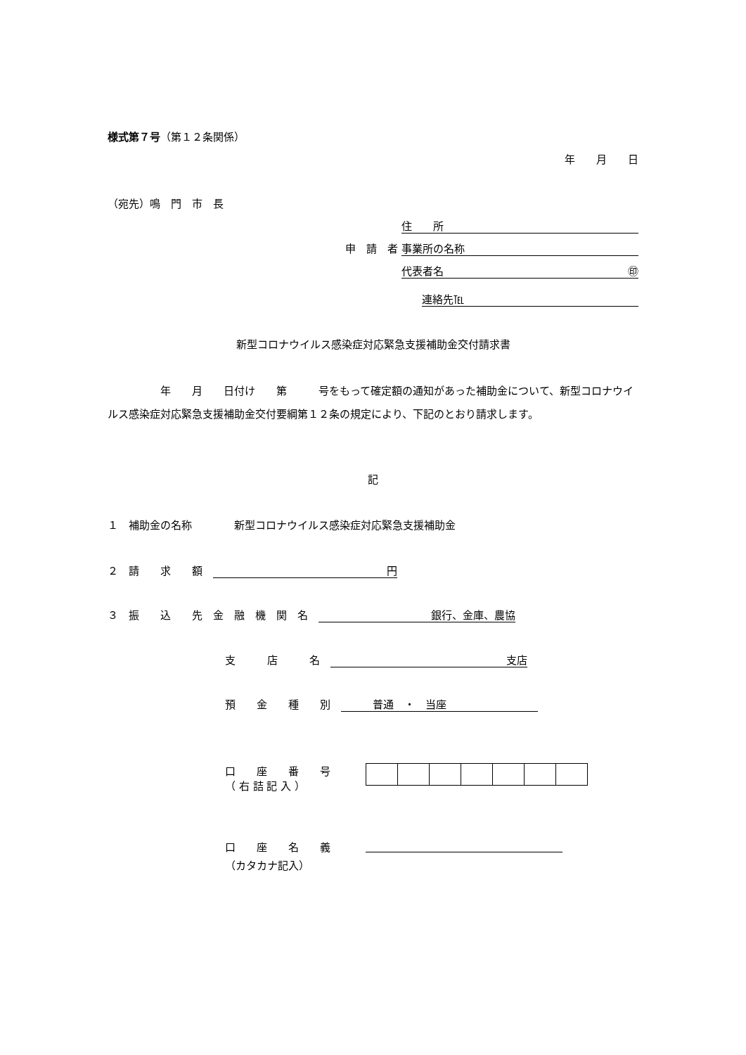様式第７号（第１２条関係）
年　　月　　日
（宛先）鳴　門　市　長
住　　所
申　請　者 事業所の名称
代表者名 ㊞
連絡先℡
新型コロナウイルス感染症対応緊急支援補助金交付請求書
　　　　　年　　月　　日付け　　第　　　号をもって確定額の通知があった補助金について、新型コロナウイルス感染症対応緊急支援補助金交付要綱第１２条の規定により、下記のとおり請求します。
記
１　補助金の名称　　　　新型コロナウイルス感染症対応緊急支援補助金
２　請　　求　　額　円
３　振　　込　　先　金　融　機　関　名　銀行、金庫、農協
支　　　店　　　名　支店
預　　金　　種　　別　　　　普通　・　当座
口　　座　　番　　号
（ 右 詰 記 入 ）
口　　座　　名　　義
（カタカナ記入）